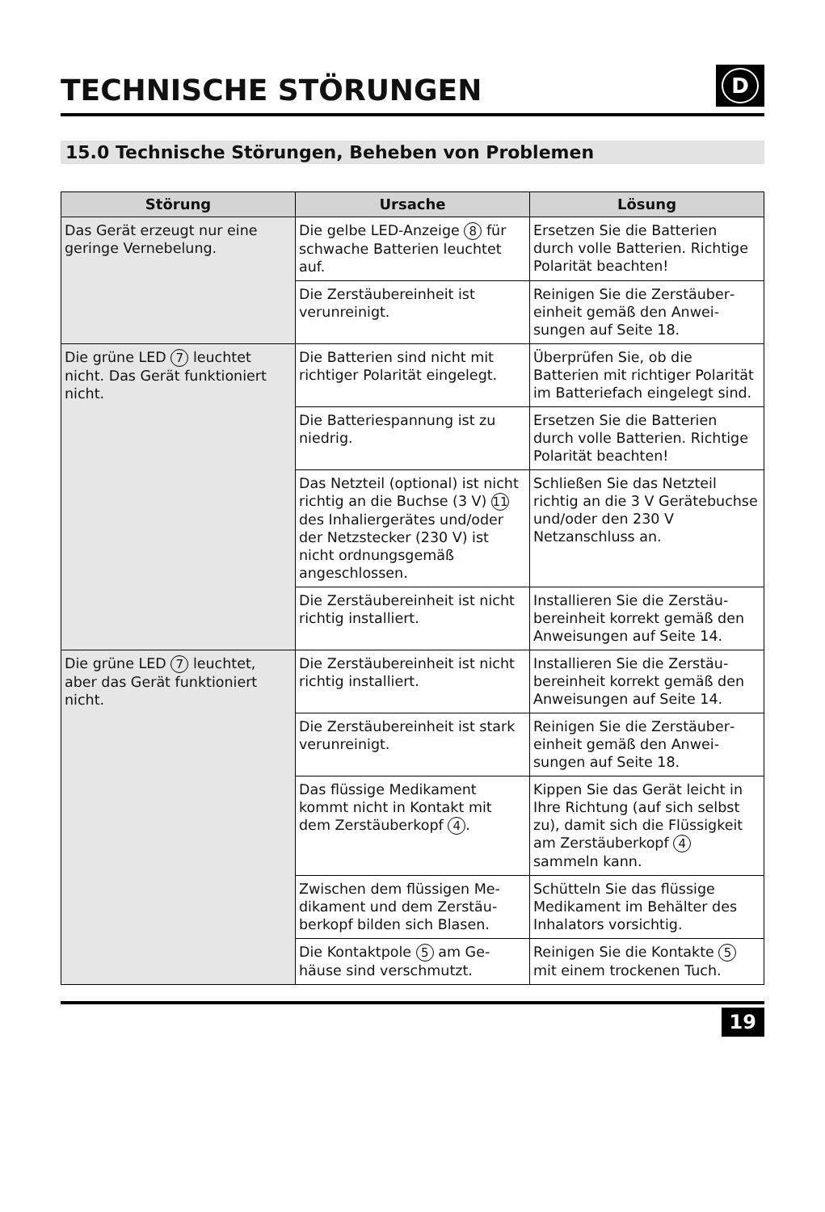TECHNISCHE STÖRUNGEN
D
15.0 Technische Störungen, Beheben von Problemen
| Störung | Ursache | Lösung |
| --- | --- | --- |
| Das Gerät erzeugt nur eine geringe Vernebelung. | Die gelbe LED-Anzeige 8 für schwache Batterien leuchtet auf. | Ersetzen Sie die Batterien durch volle Batterien. Richtige Polarität beachten! |
| | Die Zerstäubereinheit ist verunreinigt. | Reinigen Sie die Zerstäuber­einheit gemäß den Anwei­sungen auf Seite 18. |
| Die grüne LED 7 leuchtet nicht. Das Gerät funktioniert nicht. | Die Batterien sind nicht mit richtiger Polarität eingelegt. | Überprüfen Sie, ob die Batterien mit richtiger Pola­rität im Batteriefach ein­gelegt sind. |
| | Die Batteriespannung ist zu niedrig. | Ersetzen Sie die Batterien durch volle Batterien. Richtige Polarität beachten! |
| | Das Netzteil (optional) ist nicht richtig an die Buchse (3 V) 11 des Inhalierge­rätes und/oder der Netz­stecker (230 V) ist nicht ord­nungsgemäß angeschlossen. | Schließen Sie das Netzteil richtig an die 3 V Geräte­buchse und/oder den 230 V Netzanschluss an. |
| | Die Zerstäubereinheit ist nicht richtig installiert. | Installieren Sie die Zerstäu­bereinheit korrekt gemäß den Anweisungen auf Seite 14. |
| Die grüne LED 7 leuchtet, aber das Gerät funktioniert nicht. | Die Zerstäubereinheit ist nicht richtig installiert. | Installieren Sie die Zerstäu­bereinheit korrekt gemäß den Anweisungen auf Seite 14. |
| | Die Zerstäubereinheit ist stark verunreinigt. | Reinigen Sie die Zerstäuber­einheit gemäß den Anwei­sungen auf Seite 18. |
| | Das flüssige Medikament kommt nicht in Kontakt mit dem Zerstäuberkopf 4 . | Kippen Sie das Gerät leicht in Ihre Richtung (auf sich selbst zu), damit sich die Flüssigkeit am Zerstäuber­kopf 4 sammeln kann. |
| | Zwischen dem flüssigen Me­dikament und dem Zerstäu­berkopf bilden sich Blasen. | Schütteln Sie das flüssige Medikament im Behälter des Inhalators vorsichtig. |
| | Die Kontaktpole 5 am Ge­häuse sind verschmutzt. | Reinigen Sie die Kontakte 5 mit einem trockenen Tuch. |
19